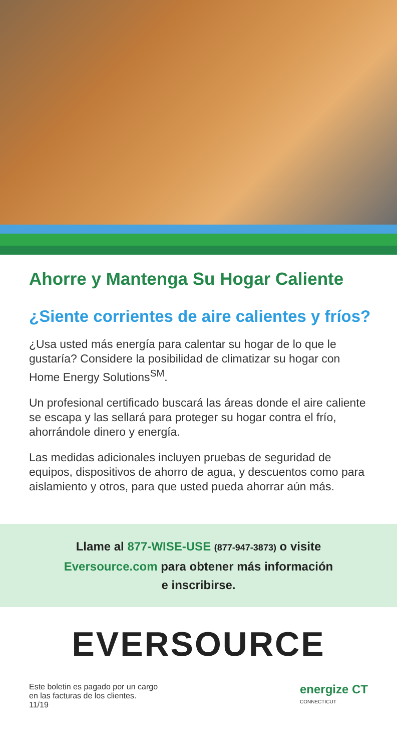Ahorre y Mantenga Su Hogar Caliente
¿Siente corrientes de aire calientes y fríos?
¿Usa usted más energía para calentar su hogar de lo que le gustaría? Considere la posibilidad de climatizar su hogar con Home Energy Solutions<sup>SM</sup>.
Un profesional certificado buscará las áreas donde el aire caliente se escapa y las sellará para proteger su hogar contra el frío, ahorrándole dinero y energía.
Las medidas adicionales incluyen pruebas de seguridad de equipos, dispositivos de ahorro de agua, y descuentos como para aislamiento y otros, para que usted pueda ahorrar aún más.
Llame al 877-WISE-USE (877-947-3873) o visite
Eversource.com para obtener más información
e inscribirse.
EVERSOURCE
Este boletin es pagado por un cargo
en las facturas de los clientes.
11/19
energize CT
CONNECTICUT